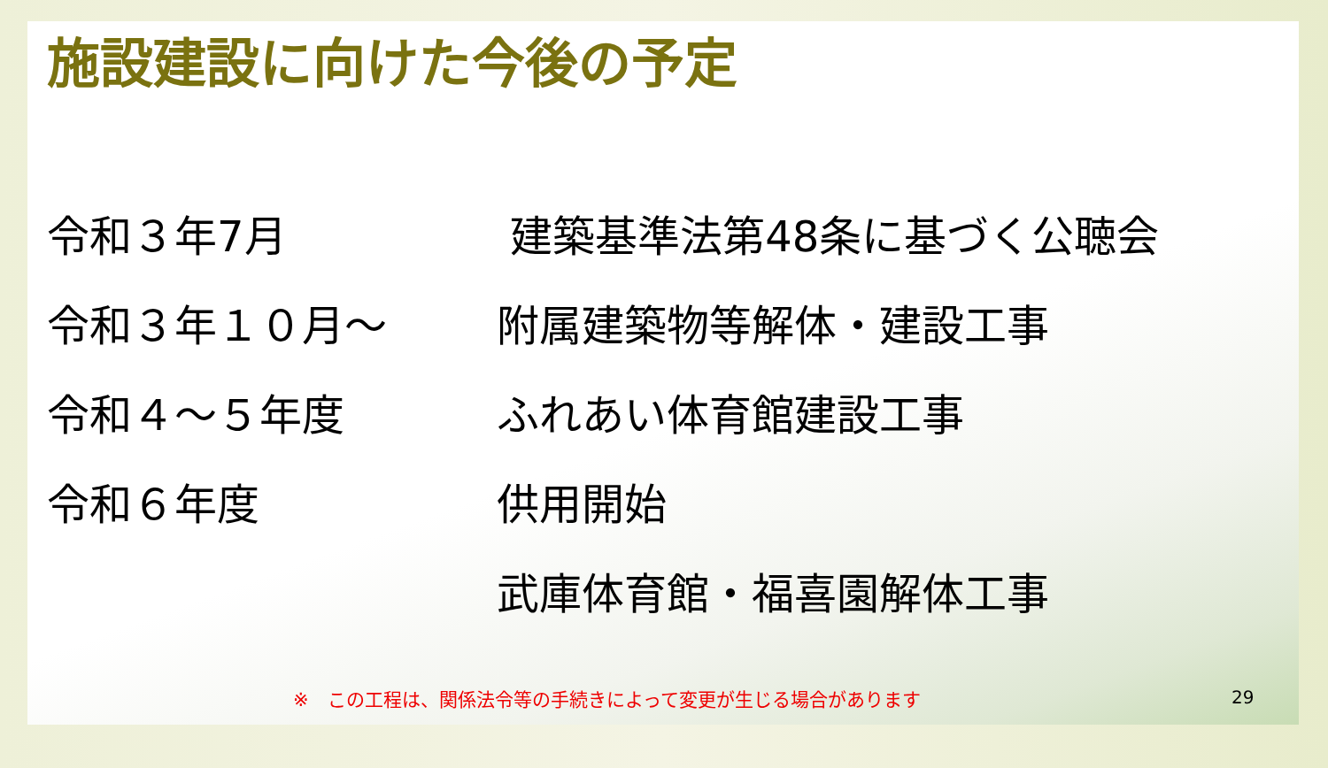施設建設に向けた今後の予定
| 令和３年7月 | 建築基準法第48条に基づく公聴会 |
| 令和３年１０月～ | 附属建築物等解体・建設工事 |
| 令和４～５年度 | ふれあい体育館建設工事 |
| 令和６年度 | 供用開始 |
| | 武庫体育館・福喜園解体工事 |
※　この工程は、関係法令等の手続きによって変更が生じる場合があります
29